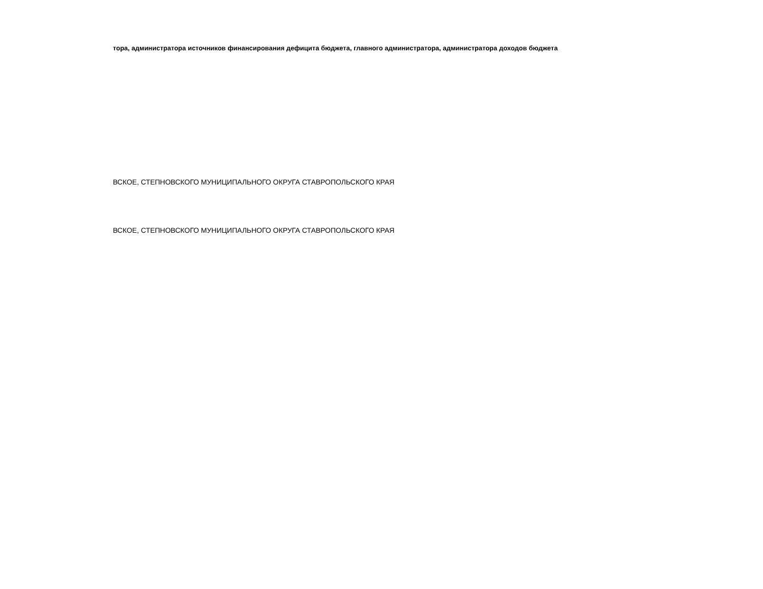тора, администратора источников финансирования дефицита бюджета, главного администратора, администратора доходов бюджета
ВСКОЕ, СТЕПНОВСКОГО МУНИЦИПАЛЬНОГО ОКРУГА СТАВРОПОЛЬСКОГО КРАЯ
ВСКОЕ, СТЕПНОВСКОГО МУНИЦИПАЛЬНОГО ОКРУГА СТАВРОПОЛЬСКОГО КРАЯ